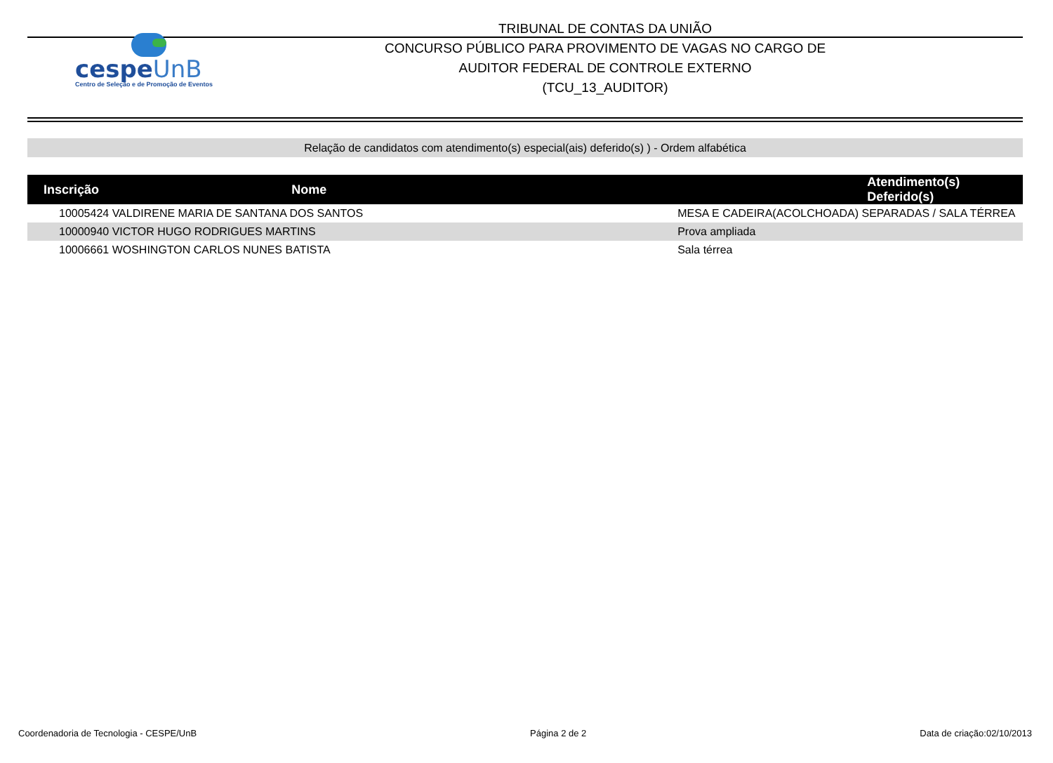cespeUnB
Centro de Seleção e de Promoção de Eventos
TRIBUNAL DE CONTAS DA UNIÃO
CONCURSO PÚBLICO PARA PROVIMENTO DE VAGAS NO CARGO DE
AUDITOR FEDERAL DE CONTROLE EXTERNO
(TCU_13_AUDITOR)
Relação de candidatos com atendimento(s) especial(ais) deferido(s) ) - Ordem alfabética
| Inscrição | Nome | Atendimento(s) Deferido(s) |
| --- | --- | --- |
| 10005424 | VALDIRENE MARIA DE SANTANA DOS SANTOS | MESA E CADEIRA(ACOLCHOADA) SEPARADAS / SALA TÉRREA |
| 10000940 | VICTOR HUGO RODRIGUES MARTINS | Prova ampliada |
| 10006661 | WOSHINGTON CARLOS NUNES BATISTA | Sala térrea |
Coordenadoria de Tecnologia - CESPE/UnB Página 2 de 2 Data de criação:02/10/2013